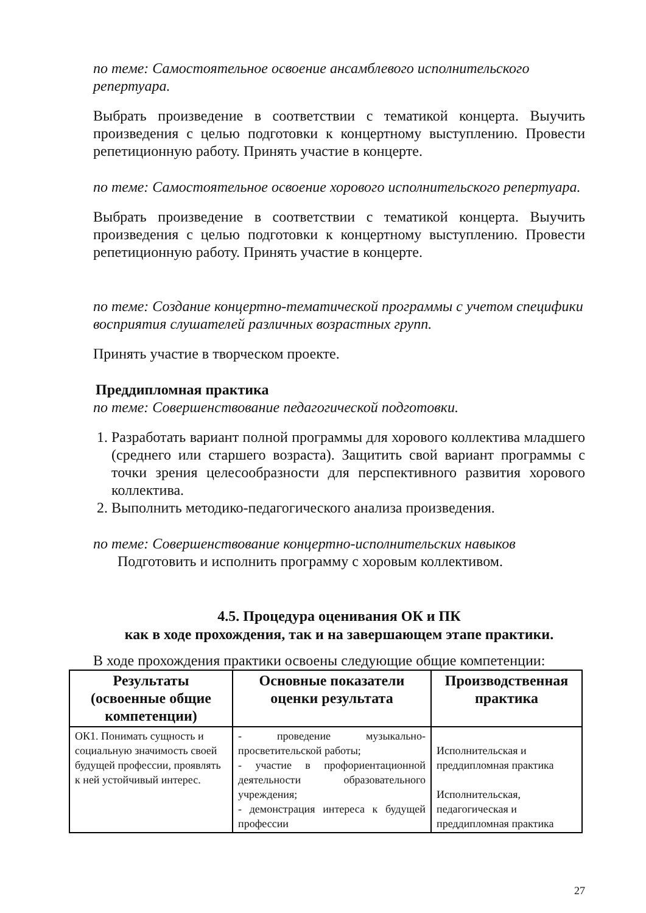по теме: Самостоятельное освоение ансамблевого исполнительского репертуара.
Выбрать произведение в соответствии с тематикой концерта. Выучить произведения с целью подготовки к концертному выступлению. Провести репетиционную работу. Принять участие в концерте.
по теме: Самостоятельное освоение хорового исполнительского репертуара.
Выбрать произведение в соответствии с тематикой концерта. Выучить произведения с целью подготовки к концертному выступлению. Провести репетиционную работу. Принять участие в концерте.
по теме: Создание концертно-тематической программы с учетом специфики восприятия слушателей различных возрастных групп.
Принять участие в творческом проекте.
Преддипломная практика
по теме: Совершенствование педагогической подготовки.
1. Разработать вариант полной программы для хорового коллектива младшего (среднего или старшего возраста). Защитить свой вариант программы с точки зрения целесообразности для перспективного развития хорового коллектива.
2. Выполнить методико-педагогического анализа произведения.
по теме: Совершенствование концертно-исполнительских навыков
Подготовить и исполнить программу с хоровым коллективом.
4.5. Процедура оценивания ОК и ПК
как в ходе прохождения, так и на завершающем этапе практики.
В ходе прохождения практики освоены следующие общие компетенции:
| Результаты (освоенные общие компетенции) | Основные показатели оценки результата | Производственная практика |
| --- | --- | --- |
| ОК1. Понимать сущность и социальную значимость своей будущей профессии, проявлять к ней устойчивый интерес. | - проведение музыкально-просветительской работы; - участие в профориентационной деятельности образовательного учреждения; - демонстрация интереса к будущей профессии | Исполнительская и преддипломная практика Исполнительская, педагогическая и преддипломная практика |
27